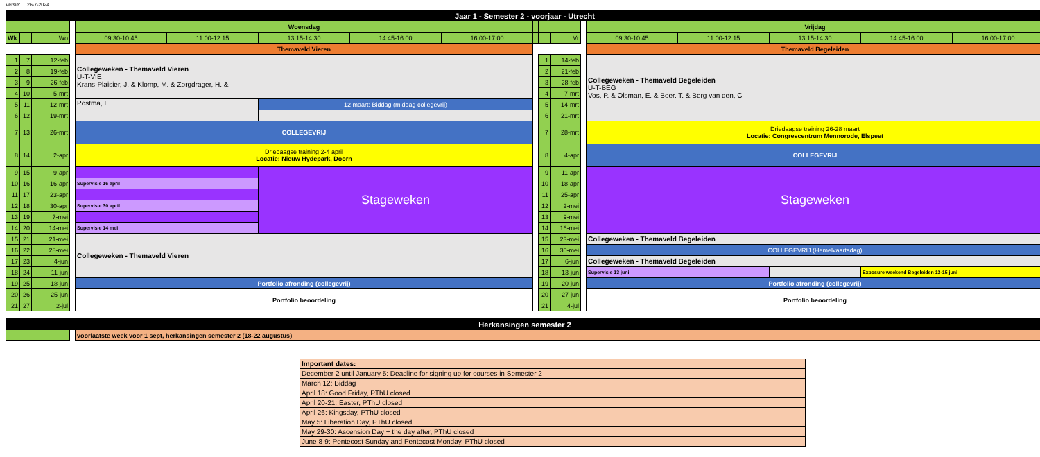Versie: 26-7-2024
| Jaar 1 - Semester 2 - voorjaar - Utrecht | | | | | | | | | | | | | | | | | |
| | | | | Woensdag | | | | | | | | | Vrijdag | | | | |
| Wk | | Wo | | 09.30-10.45 | 11.00-12.15 | 13.15-14.30 | 14.45-16.00 | 16.00-17.00 | | | Vr | | 09.30-10.45 | 11.00-12.15 | 13.15-14.30 | 14.45-16.00 | 16.00-17.00 |
| | | | | Themaveld Vieren | | | | | | | | | Themaveld Begeleiden | | | | |
| 1 | 7 | 12-feb | | Collegeweken - Themaveld Vieren U-T-VIE Krans-Plaisier, J. & Klomp, M. & Zorgdrager, H. & | | | | | | 1 | 14-feb | | Collegeweken - Themaveld Begeleiden U-T-BEG Vos, P. & Olsman, E. & Boer. T. & Berg van den, C | | | | |
| 2 | 8 | 19-feb | | | | | | | | 2 | 21-feb | | | | | | |
| 3 | 9 | 26-feb | | | | | | | | 3 | 28-feb | | | | | | |
| 4 | 10 | 5-mrt | | | | | | | | 4 | 7-mrt | | | | | | |
| 5 | 11 | 12-mrt | | Postma, E. | | 12 maart: Biddag (middag collegevrij) | | | | 5 | 14-mrt | | | | | | |
| 6 | 12 | 19-mrt | | | | | | | | 6 | 21-mrt | | | | | | |
| 7 | 13 | 26-mrt | | COLLEGEVRIJ | | | | | | 7 | 28-mrt | | Driedaagse training 26-28 maart Locatie: Congrescentrum Mennorode, Elspeet | | | | |
| 8 | 14 | 2-apr | | Driedaagse training 2-4 april Locatie: Nieuw Hydepark, Doorn | | | | | | 8 | 4-apr | | COLLEGEVRIJ | | | | |
| 9 | 15 | 9-apr | | | | Stageweken | | | | 9 | 11-apr | | Stageweken | | | | |
| 10 | 16 | 16-apr | | Supervisie 16 april | | | | | | 10 | 18-apr | | | | | | |
| 11 | 17 | 23-apr | | | | | | | | 11 | 25-apr | | | | | | |
| 12 | 18 | 30-apr | | Supervisie 30 april | | | | | | 12 | 2-mei | | | | | | |
| 13 | 19 | 7-mei | | | | | | | | 13 | 9-mei | | | | | | |
| 14 | 20 | 14-mei | | Supervisie 14 mei | | | | | | 14 | 16-mei | | | | | | |
| 15 | 21 | 21-mei | | Collegeweken - Themaveld Vieren | | | | | | 15 | 23-mei | | Collegeweken - Themaveld Begeleiden | | | | |
| 16 | 22 | 28-mei | | | | | | | | 16 | 30-mei | | COLLEGEVRIJ (Hemelvaartsdag) | | | | |
| 17 | 23 | 4-jun | | | | | | | | 17 | 6-jun | | Collegeweken - Themaveld Begeleiden | | | | |
| 18 | 24 | 11-jun | | | | | | | | 18 | 13-jun | | Supervisie 13 juni | | | Exposure weekend Begeleiden 13-15 juni | |
| 19 | 25 | 18-jun | | Portfolio afronding (collegevrij) | | | | | | 19 | 20-jun | | Portfolio afronding (collegevrij) | | | | |
| 20 | 26 | 25-jun | | Portfolio beoordeling | | | | | | 20 | 27-jun | | Portfolio beoordeling | | | | |
| 21 | 27 | 2-jul | | | | | | | | 21 | 4-jul | | | | | | |
| Herkansingen semester 2 | | | | | | | | | | | | | | | | | |
| | | | | voorlaatste week voor 1 sept, herkansingen semester 2 (18-22 augustus) | | | | | | | | | | | | | |
| Important dates: |
| December 2 until January 5: Deadline for signing up for courses in Semester 2 |
| March 12: Biddag |
| April 18: Good Friday, PThU closed |
| April 20-21: Easter, PThU closed |
| April 26: Kingsday, PThU closed |
| May 5: Liberation Day, PThU closed |
| May 29-30: Ascension Day + the day after, PThU closed |
| June 8-9: Pentecost Sunday and Pentecost Monday, PThU closed |